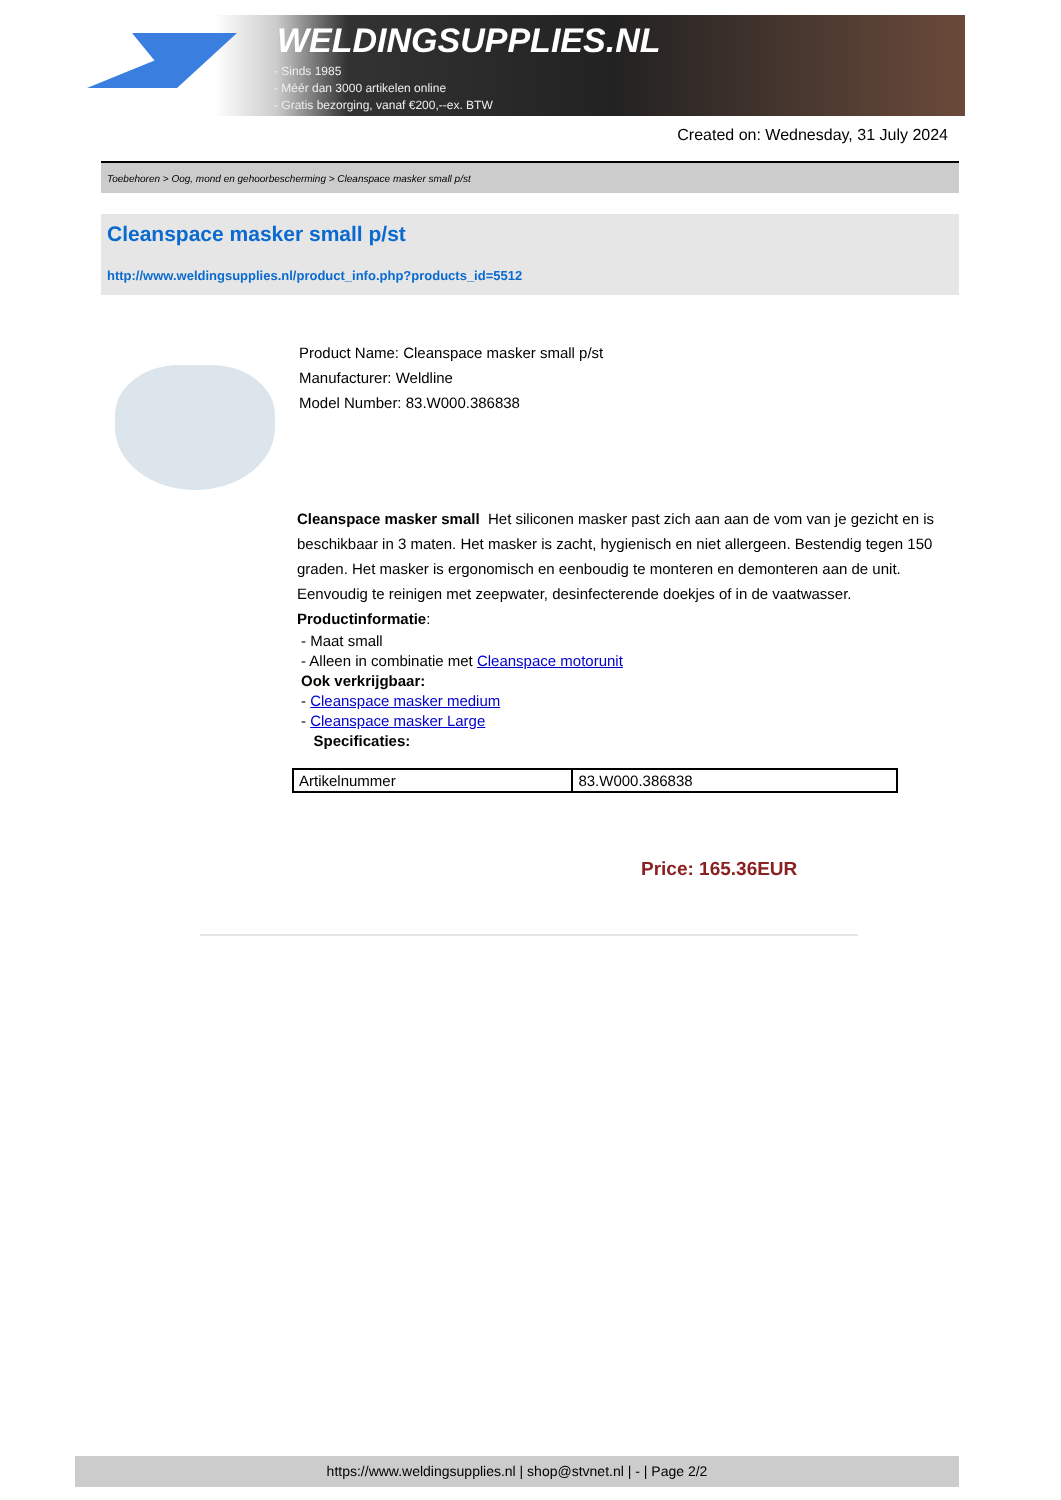WELDINGSUPPLIES.NL
- Sinds 1985
- Méér dan 3000 artikelen online
- Gratis bezorging, vanaf €200,--ex. BTW
Created on: Wednesday, 31 July 2024
Toebehoren > Oog, mond en gehoorbescherming > Cleanspace masker small p/st
Cleanspace masker small p/st
http://www.weldingsupplies.nl/product_info.php?products_id=5512
Product Name: Cleanspace masker small p/st
Manufacturer: Weldline
Model Number: 83.W000.386838
Cleanspace masker small Het siliconen masker past zich aan aan de vom van je gezicht en is beschikbaar in 3 maten. Het masker is zacht, hygienisch en niet allergeen. Bestendig tegen 150 graden. Het masker is ergonomisch en eenboudig te monteren en demonteren aan de unit. Eenvoudig te reinigen met zeepwater, desinfecterende doekjes of in de vaatwasser. Productinformatie:
- Maat small
- Alleen in combinatie met Cleanspace motorunit
Ook verkrijgbaar:
- Cleanspace masker medium
- Cleanspace masker Large
Specificaties:
| Artikelnummer | 83.W000.386838 |
Price: 165.36EUR
https://www.weldingsupplies.nl | shop@stvnet.nl | - | Page 2/2